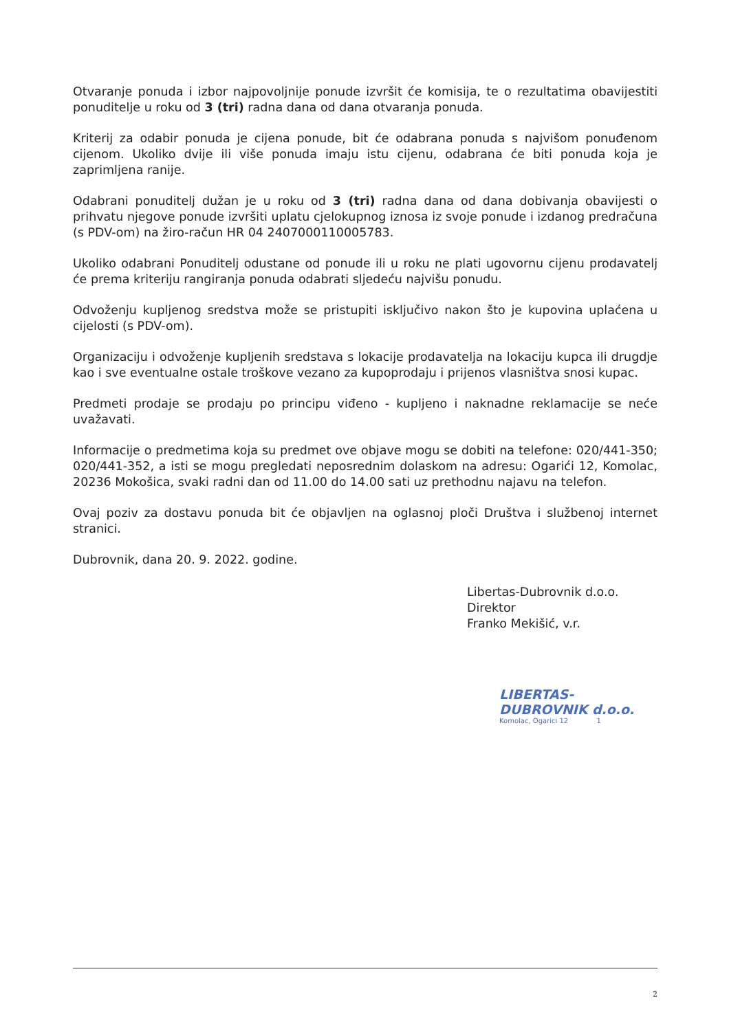Otvaranje ponuda i izbor najpovoljnije ponude izvršit će komisija, te o rezultatima obavijestiti ponuditelje u roku od 3 (tri) radna dana od dana otvaranja ponuda.
Kriterij za odabir ponuda je cijena ponude, bit će odabrana ponuda s najvišom ponuđenom cijenom. Ukoliko dvije ili više ponuda imaju istu cijenu, odabrana će biti ponuda koja je zaprimljena ranije.
Odabrani ponuditelj dužan je u roku od 3 (tri) radna dana od dana dobivanja obavijesti o prihvatu njegove ponude izvršiti uplatu cjelokupnog iznosa iz svoje ponude i izdanog predračuna (s PDV-om) na žiro-račun HR 04 2407000110005783.
Ukoliko odabrani Ponuditelj odustane od ponude ili u roku ne plati ugovornu cijenu prodavatelj će prema kriteriju rangiranja ponuda odabrati sljedeću najvišu ponudu.
Odvoženju kupljenog sredstva može se pristupiti isključivo nakon što je kupovina uplaćena u cijelosti (s PDV-om).
Organizaciju i odvoženje kupljenih sredstava s lokacije prodavatelja na lokaciju kupca ili drugdje kao i sve eventualne ostale troškove vezano za kupoprodaju i prijenos vlasništva snosi kupac.
Predmeti prodaje se prodaju po principu viđeno - kupljeno i naknadne reklamacije se neće uvažavati.
Informacije o predmetima koja su predmet ove objave mogu se dobiti na telefone: 020/441-350; 020/441-352, a isti se mogu pregledati neposrednim dolaskom na adresu: Ogarići 12, Komolac, 20236 Mokošica, svaki radni dan od 11.00 do 14.00 sati uz prethodnu najavu na telefon.
Ovaj poziv za dostavu ponuda bit će objavljen na oglasnoj ploči Društva i službenoj internet stranici.
Dubrovnik, dana 20. 9. 2022. godine.
Libertas-Dubrovnik d.o.o.
Direktor
Franko Mekišić, v.r.
LIBERTAS-DUBROVNIK d.o.o.
Komolac, Ogarici 12 1
2